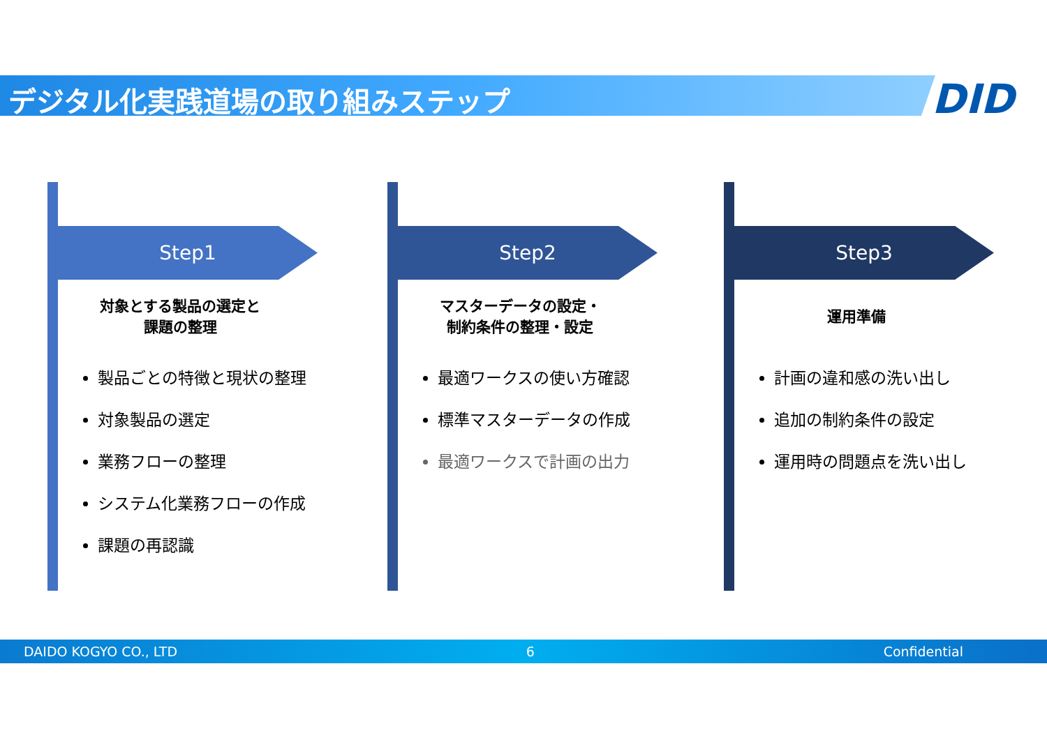デジタル化実践道場の取り組みステップ DID
Step1
対象とする製品の選定と
課題の整理
製品ごとの特徴と現状の整理
対象製品の選定
業務フローの整理
システム化業務フローの作成
課題の再認識
Step2
マスターデータの設定・
制約条件の整理・設定
最適ワークスの使い方確認
標準マスターデータの作成
最適ワークスで計画の出力
Step3
運用準備
計画の違和感の洗い出し
追加の制約条件の設定
運用時の問題点を洗い出し
DAIDO KOGYO CO., LTD 6 Confidential